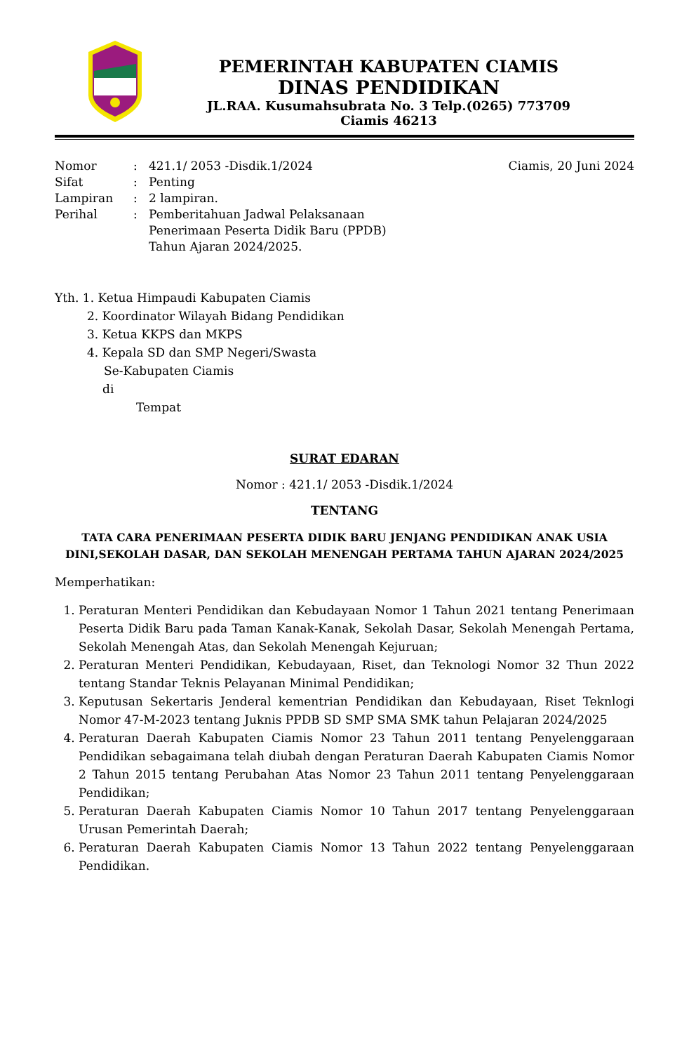PEMERINTAH KABUPATEN CIAMIS
DINAS PENDIDIKAN
JL.RAA. Kusumahsubrata No. 3 Telp.(0265) 773709
Ciamis 46213
| Nomor | : | 421.1/ 2053 -Disdik.1/2024 | Ciamis, 20 Juni 2024 |
| Sifat | : | Penting | |
| Lampiran | : | 2 lampiran. | |
| Perihal | : | Pemberitahuan Jadwal Pelaksanaan Penerimaan Peserta Didik Baru (PPDB) Tahun Ajaran 2024/2025. | |
Yth. 1. Ketua Himpaudi Kabupaten Ciamis
2. Koordinator Wilayah Bidang Pendidikan
3. Ketua KKPS dan MKPS
4. Kepala SD dan SMP Negeri/Swasta
Se-Kabupaten Ciamis
di
Tempat
SURAT EDARAN
Nomor : 421.1/ 2053 -Disdik.1/2024
TENTANG
TATA CARA PENERIMAAN PESERTA DIDIK BARU JENJANG PENDIDIKAN ANAK USIA DINI,SEKOLAH DASAR, DAN SEKOLAH MENENGAH PERTAMA TAHUN AJARAN 2024/2025
Memperhatikan:
1. Peraturan Menteri Pendidikan dan Kebudayaan Nomor 1 Tahun 2021 tentang Penerimaan Peserta Didik Baru pada Taman Kanak-Kanak, Sekolah Dasar, Sekolah Menengah Pertama, Sekolah Menengah Atas, dan Sekolah Menengah Kejuruan;
2. Peraturan Menteri Pendidikan, Kebudayaan, Riset, dan Teknologi Nomor 32 Thun 2022 tentang Standar Teknis Pelayanan Minimal Pendidikan;
3. Keputusan Sekertaris Jenderal kementrian Pendidikan dan Kebudayaan, Riset Teknlogi Nomor 47-M-2023 tentang Juknis PPDB SD SMP SMA SMK tahun Pelajaran 2024/2025
4. Peraturan Daerah Kabupaten Ciamis Nomor 23 Tahun 2011 tentang Penyelenggaraan Pendidikan sebagaimana telah diubah dengan Peraturan Daerah Kabupaten Ciamis Nomor 2 Tahun 2015 tentang Perubahan Atas Nomor 23 Tahun 2011 tentang Penyelenggaraan Pendidikan;
5. Peraturan Daerah Kabupaten Ciamis Nomor 10 Tahun 2017 tentang Penyelenggaraan Urusan Pemerintah Daerah;
6. Peraturan Daerah Kabupaten Ciamis Nomor 13 Tahun 2022 tentang Penyelenggaraan Pendidikan.